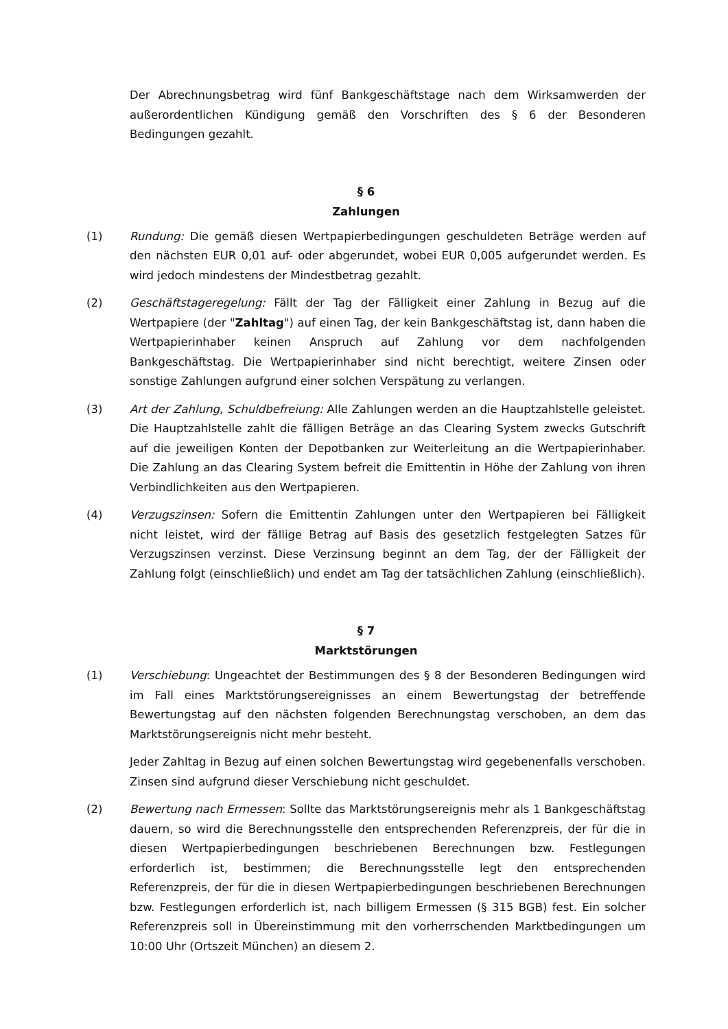Der Abrechnungsbetrag wird fünf Bankgeschäftstage nach dem Wirksamwerden der außerordentlichen Kündigung gemäß den Vorschriften des § 6 der Besonderen Bedingungen gezahlt.
§ 6
Zahlungen
(1) Rundung: Die gemäß diesen Wertpapierbedingungen geschuldeten Beträge werden auf den nächsten EUR 0,01 auf- oder abgerundet, wobei EUR 0,005 aufgerundet werden. Es wird jedoch mindestens der Mindestbetrag gezahlt.
(2) Geschäftstageregelung: Fällt der Tag der Fälligkeit einer Zahlung in Bezug auf die Wertpapiere (der "Zahltag") auf einen Tag, der kein Bankgeschäftstag ist, dann haben die Wertpapierinhaber keinen Anspruch auf Zahlung vor dem nachfolgenden Bankgeschäftstag. Die Wertpapierinhaber sind nicht berechtigt, weitere Zinsen oder sonstige Zahlungen aufgrund einer solchen Verspätung zu verlangen.
(3) Art der Zahlung, Schuldbefreiung: Alle Zahlungen werden an die Hauptzahlstelle geleistet. Die Hauptzahlstelle zahlt die fälligen Beträge an das Clearing System zwecks Gutschrift auf die jeweiligen Konten der Depotbanken zur Weiterleitung an die Wertpapierinhaber. Die Zahlung an das Clearing System befreit die Emittentin in Höhe der Zahlung von ihren Verbindlichkeiten aus den Wertpapieren.
(4) Verzugszinsen: Sofern die Emittentin Zahlungen unter den Wertpapieren bei Fälligkeit nicht leistet, wird der fällige Betrag auf Basis des gesetzlich festgelegten Satzes für Verzugszinsen verzinst. Diese Verzinsung beginnt an dem Tag, der der Fälligkeit der Zahlung folgt (einschließlich) und endet am Tag der tatsächlichen Zahlung (einschließlich).
§ 7
Marktstörungen
(1) Verschiebung: Ungeachtet der Bestimmungen des § 8 der Besonderen Bedingungen wird im Fall eines Marktstörungsereignisses an einem Bewertungstag der betreffende Bewertungstag auf den nächsten folgenden Berechnungstag verschoben, an dem das Marktstörungsereignis nicht mehr besteht.
Jeder Zahltag in Bezug auf einen solchen Bewertungstag wird gegebenenfalls verschoben. Zinsen sind aufgrund dieser Verschiebung nicht geschuldet.
(2) Bewertung nach Ermessen: Sollte das Marktstörungsereignis mehr als 1 Bankgeschäftstag dauern, so wird die Berechnungsstelle den entsprechenden Referenzpreis, der für die in diesen Wertpapierbedingungen beschriebenen Berechnungen bzw. Festlegungen erforderlich ist, bestimmen; die Berechnungsstelle legt den entsprechenden Referenzpreis, der für die in diesen Wertpapierbedingungen beschriebenen Berechnungen bzw. Festlegungen erforderlich ist, nach billigem Ermessen (§ 315 BGB) fest. Ein solcher Referenzpreis soll in Übereinstimmung mit den vorherrschenden Marktbedingungen um 10:00 Uhr (Ortszeit München) an diesem 2.